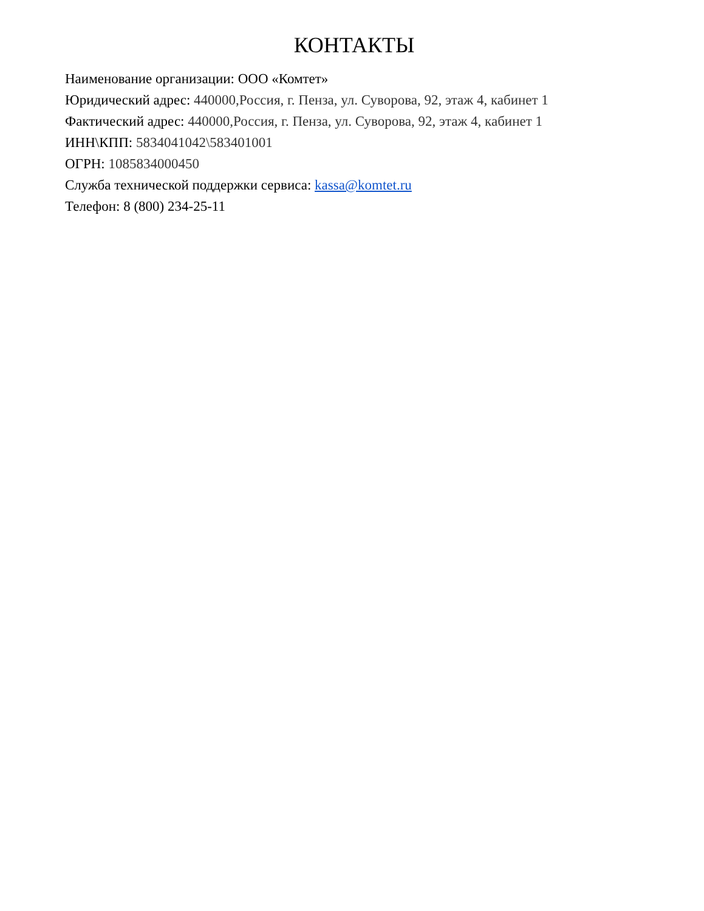КОНТАКТЫ
Наименование организации: ООО «Комтет»
Юридический адрес: 440000,Россия, г. Пенза, ул. Суворова, 92, этаж 4, кабинет 1
Фактический адрес: 440000,Россия, г. Пенза, ул. Суворова, 92, этаж 4, кабинет 1
ИНН\КПП: 5834041042\583401001
ОГРН: 1085834000450
Служба технической поддержки сервиса: kassa@komtet.ru
Телефон: 8 (800) 234-25-11